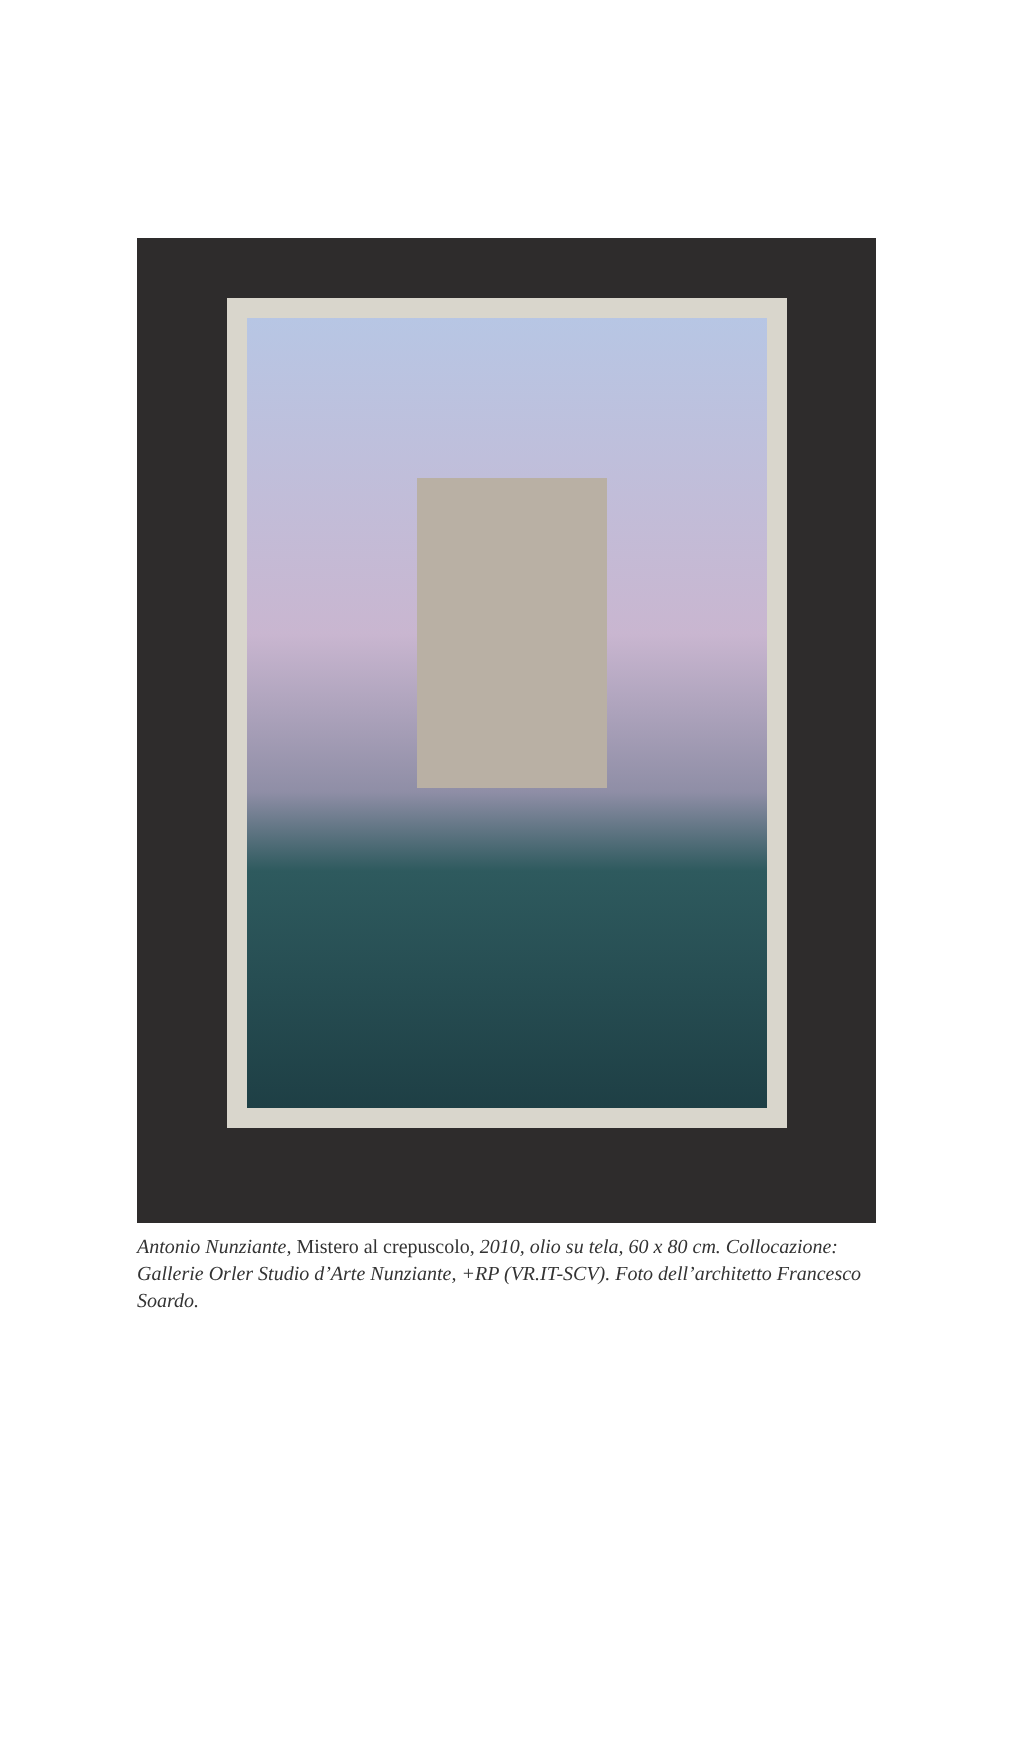Antonio Nunziante, Mistero al crepuscolo, 2010, olio su tela, 60 x 80 cm. Collocazione: Gallerie Orler Studio d’Arte Nunziante, +RP (VR.IT-SCV). Foto dell’architetto Francesco Soardo.